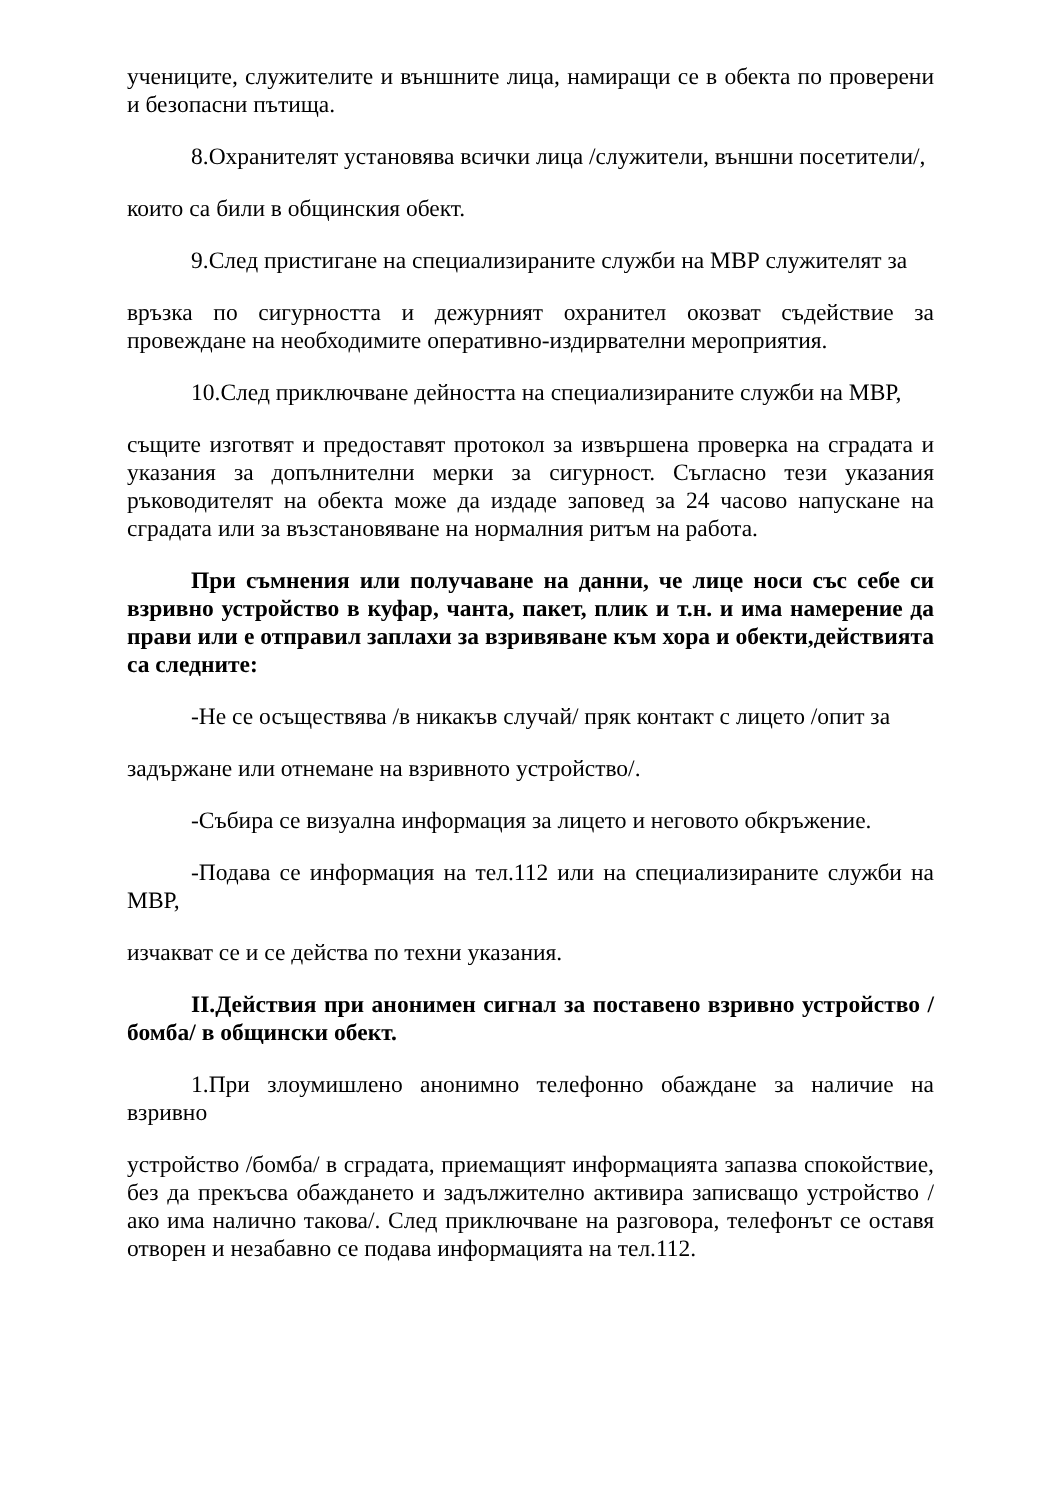учениците, служителите и външните лица, намиращи се в обекта по проверени и безопасни пътища.
8.Охранителят установява всички лица /служители, външни посетители/,
които са били в общинския обект.
9.След пристигане на специализираните служби на МВР служителят за
връзка по сигурността и дежурният охранител окозват съдействие за провеждане на необходимите оперативно-издирвателни мероприятия.
10.След приключване дейността на специализираните служби на МВР,
същите изготвят и предоставят протокол за извършена проверка на сградата и указания за допълнителни мерки за сигурност. Съгласно тези указания ръководителят на обекта може да издаде заповед за 24 часово напускане на сградата или за възстановяване на нормалния ритъм на работа.
При съмнения или получаване на данни, че лице носи със себе си взривно устройство в куфар, чанта, пакет, плик и т.н. и има намерение да прави или е отправил заплахи за взривяване към хора и обекти,действията са следните:
-Не се осъществява /в никакъв случай/ пряк контакт с лицето /опит за
задържане или отнемане на взривното устройство/.
-Събира се визуална информация за лицето и неговото обкръжение.
-Подава се информация на тел.112 или на специализираните служби на МВР,
изчакват се и се действа по техни указания.
II.Действия при анонимен сигнал за поставено взривно устройство /бомба/ в общински обект.
1.При злоумишлено анонимно телефонно обаждане за наличие на взривно
устройство /бомба/ в сградата, приемащият информацията запазва спокойствие, без да прекъсва обаждането и задължително активира записващо устройство /ако има налично такова/. След приключване на разговора, телефонът се оставя отворен и незабавно се подава информацията на тел.112.